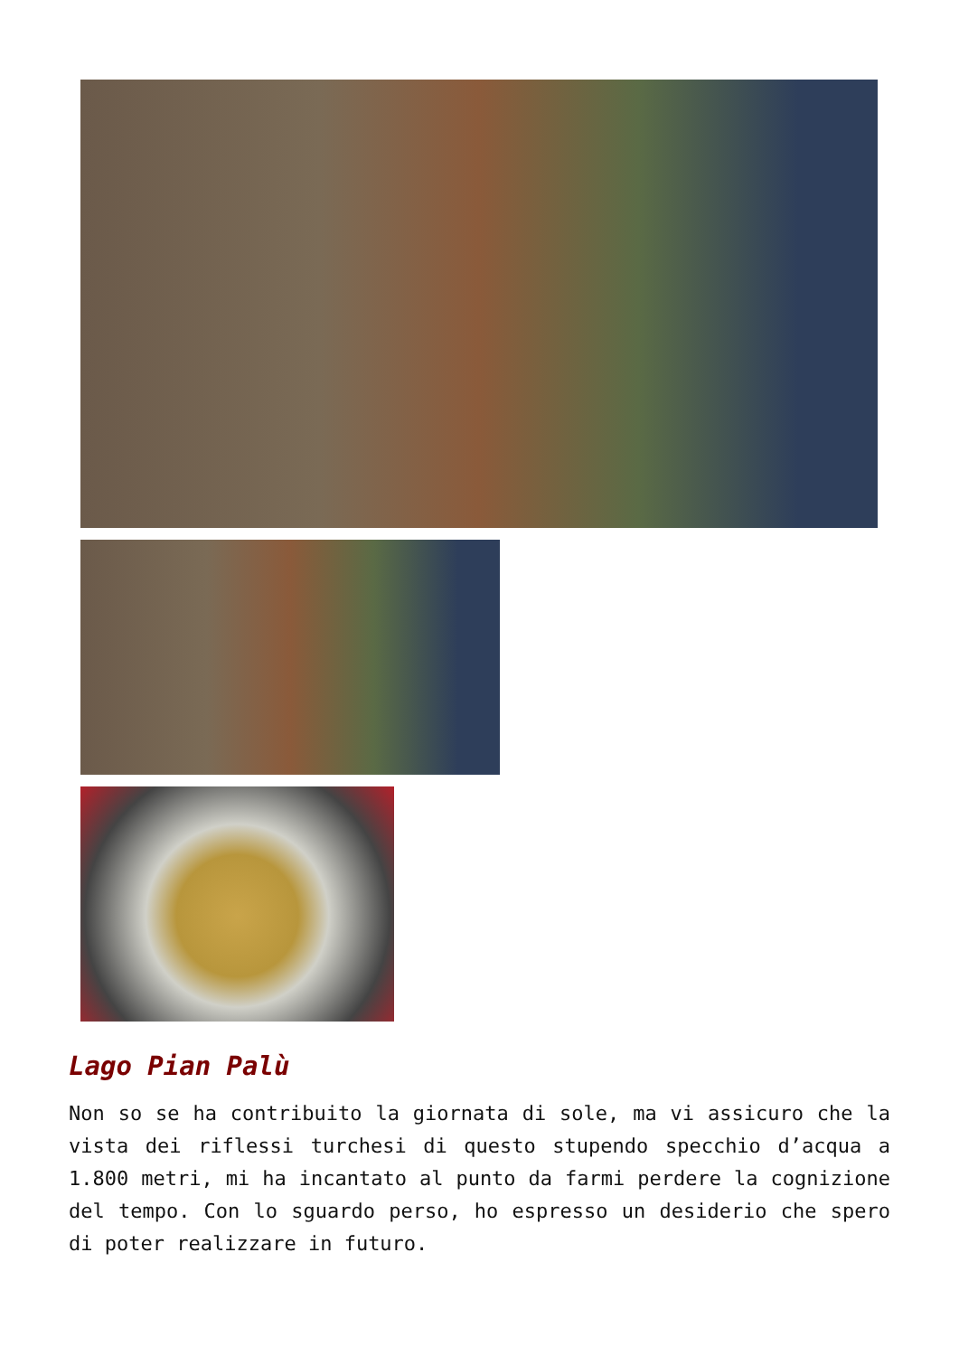Lago Pian Palù
Non so se ha contribuito la giornata di sole, ma vi assicuro che la vista dei riflessi turchesi di questo stupendo specchio d’acqua a 1.800 metri, mi ha incantato al punto da farmi perdere la cognizione del tempo. Con lo sguardo perso, ho espresso un desiderio che spero di poter realizzare in futuro.